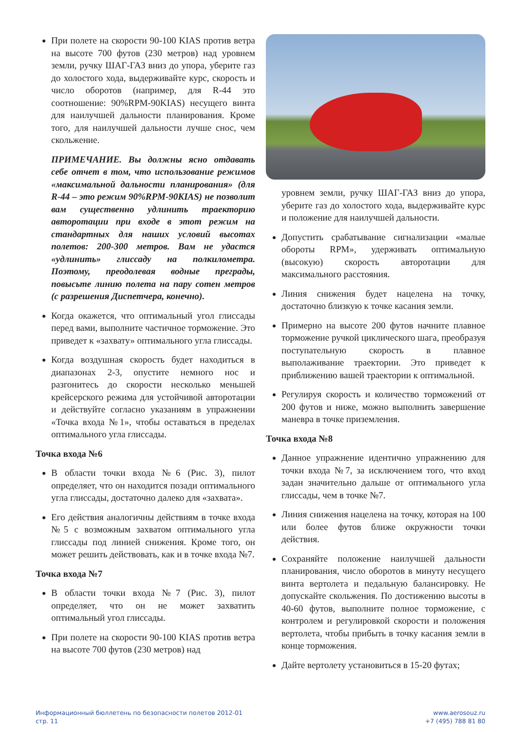При полете на скорости 90-100 KIAS против ветра на высоте 700 футов (230 метров) над уровнем земли, ручку ШАГ-ГАЗ вниз до упора, уберите газ до холостого хода, выдерживайте курс, скорость и число оборотов (например, для R-44 это соотношение: 90%RPM-90KIAS) несущего винта для наилучшей дальности планирования. Кроме того, для наилучшей дальности лучше снос, чем скольжение.
ПРИМЕЧАНИЕ. Вы должны ясно отдавать себе отчет в том, что использование режимов «максимальной дальности планирования» (для R-44 – это режим 90%RPM-90KIAS) не позволит вам существенно удлинить траекторию авторотации при входе в этот режим на стандартных для наших условий высотах полетов: 200-300 метров. Вам не удастся «удлинить» глиссаду на полкилометра. Поэтому, преодолевая водные преграды, повысьте линию полета на пару сотен метров (с разрешения Диспетчера, конечно).
Когда окажется, что оптимальный угол глиссады перед вами, выполните частичное торможение. Это приведет к «захвату» оптимального угла глиссады.
Когда воздушная скорость будет находиться в диапазонах 2-3, опустите немного нос и разгонитесь до скорости несколько меньшей крейсерского режима для устойчивой авторотации и действуйте согласно указаниям в упражнении «Точка входа №1», чтобы оставаться в пределах оптимального угла глиссады.
Точка входа №6
В области точки входа №6 (Рис. 3), пилот определяет, что он находится позади оптимального угла глиссады, достаточно далеко для «захвата».
Его действия аналогичны действиям в точке входа №5 с возможным захватом оптимального угла глиссады под линией снижения. Кроме того, он может решить действовать, как и в точке входа №7.
Точка входа №7
В области точки входа №7 (Рис. 3), пилот определяет, что он не может захватить оптимальный угол глиссады.
При полете на скорости 90-100 KIAS против ветра на высоте 700 футов (230 метров) над
уровнем земли, ручку ШАГ-ГАЗ вниз до упора, уберите газ до холостого хода, выдерживайте курс и положение для наилучшей дальности.
Допустить срабатывание сигнализации «малые обороты RPM», удерживать оптимальную (высокую) скорость авторотации для максимального расстояния.
Линия снижения будет нацелена на точку, достаточно близкую к точке касания земли.
Примерно на высоте 200 футов начните плавное торможение ручкой циклического шага, преобразуя поступательную скорость в плавное выполаживание траектории. Это приведет к приближению вашей траектории к оптимальной.
Регулируя скорость и количество торможений от 200 футов и ниже, можно выполнить завершение маневра в точке приземления.
Точка входа №8
Данное упражнение идентично упражнению для точки входа №7, за исключением того, что вход задан значительно дальше от оптимального угла глиссады, чем в точке №7.
Линия снижения нацелена на точку, которая на 100 или более футов ближе окружности точки действия.
Сохраняйте положение наилучшей дальности планирования, число оборотов в минуту несущего винта вертолета и педальную балансировку. Не допускайте скольжения. По достижению высоты в 40-60 футов, выполните полное торможение, с контролем и регулировкой скорости и положения вертолета, чтобы прибыть в точку касания земли в конце торможения.
Дайте вертолету установиться в 15-20 футах;
Информационный бюллетень по безопасности полетов 2012-01
стр. 11
www.aerosouz.ru
+7 (495) 788 81 80